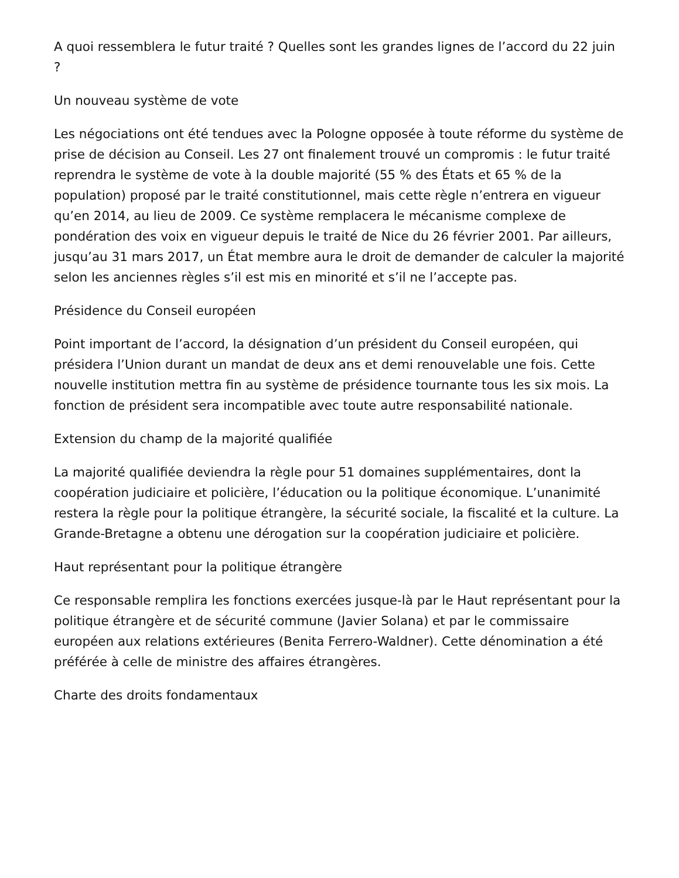A quoi ressemblera le futur traité ? Quelles sont les grandes lignes de l’accord du 22 juin ?
Un nouveau système de vote
Les négociations ont été tendues avec la Pologne opposée à toute réforme du système de prise de décision au Conseil. Les 27 ont finalement trouvé un compromis : le futur traité reprendra le système de vote à la double majorité (55 % des États et 65 % de la population) proposé par le traité constitutionnel, mais cette règle n’entrera en vigueur qu’en 2014, au lieu de 2009. Ce système remplacera le mécanisme complexe de pondération des voix en vigueur depuis le traité de Nice du 26 février 2001. Par ailleurs, jusqu’au 31 mars 2017, un État membre aura le droit de demander de calculer la majorité selon les anciennes règles s’il est mis en minorité et s’il ne l’accepte pas.
Présidence du Conseil européen
Point important de l’accord, la désignation d’un président du Conseil européen, qui présidera l’Union durant un mandat de deux ans et demi renouvelable une fois. Cette nouvelle institution mettra fin au système de présidence tournante tous les six mois. La fonction de président sera incompatible avec toute autre responsabilité nationale.
Extension du champ de la majorité qualifiée
La majorité qualifiée deviendra la règle pour 51 domaines supplémentaires, dont la coopération judiciaire et policière, l’éducation ou la politique économique. L’unanimité restera la règle pour la politique étrangère, la sécurité sociale, la fiscalité et la culture. La Grande-Bretagne a obtenu une dérogation sur la coopération judiciaire et policière.
Haut représentant pour la politique étrangère
Ce responsable remplira les fonctions exercées jusque-là par le Haut représentant pour la politique étrangère et de sécurité commune (Javier Solana) et par le commissaire européen aux relations extérieures (Benita Ferrero-Waldner). Cette dénomination a été préférée à celle de ministre des affaires étrangères.
Charte des droits fondamentaux